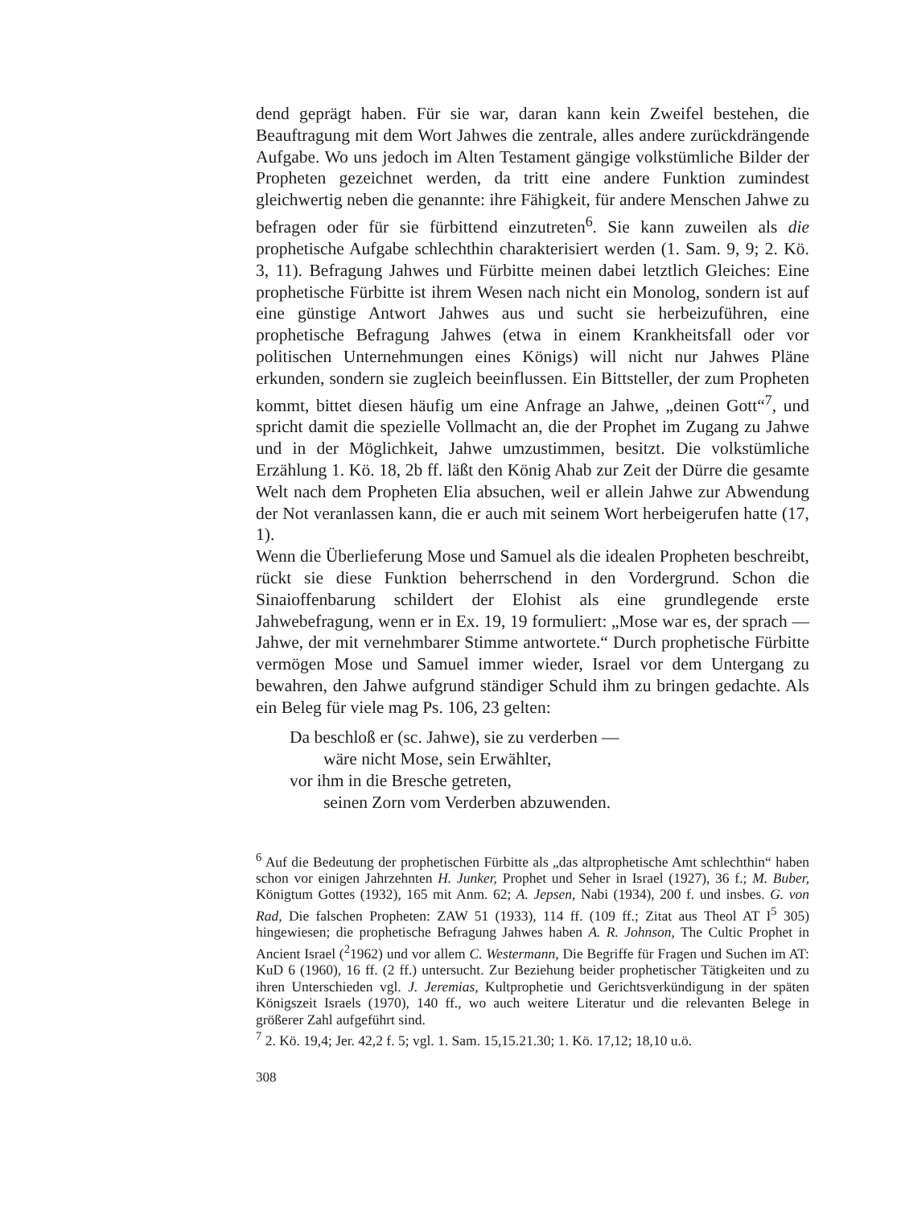dend geprägt haben. Für sie war, daran kann kein Zweifel bestehen, die Beauftragung mit dem Wort Jahwes die zentrale, alles andere zurückdrängende Aufgabe. Wo uns jedoch im Alten Testament gängige volkstümliche Bilder der Propheten gezeichnet werden, da tritt eine andere Funktion zumindest gleichwertig neben die genannte: ihre Fähigkeit, für andere Menschen Jahwe zu befragen oder für sie fürbittend einzutreten<sup>6</sup>. Sie kann zuweilen als die prophetische Aufgabe schlechthin charakterisiert werden (1. Sam. 9, 9; 2. Kö. 3, 11). Befragung Jahwes und Fürbitte meinen dabei letztlich Gleiches: Eine prophetische Fürbitte ist ihrem Wesen nach nicht ein Monolog, sondern ist auf eine günstige Antwort Jahwes aus und sucht sie herbeizuführen, eine prophetische Befragung Jahwes (etwa in einem Krankheitsfall oder vor politischen Unternehmungen eines Königs) will nicht nur Jahwes Pläne erkunden, sondern sie zugleich beeinflussen. Ein Bittsteller, der zum Propheten kommt, bittet diesen häufig um eine Anfrage an Jahwe, „deinen Gott“<sup>7</sup>, und spricht damit die spezielle Vollmacht an, die der Prophet im Zugang zu Jahwe und in der Möglichkeit, Jahwe umzustimmen, besitzt. Die volkstümliche Erzählung 1. Kö. 18, 2b ff. läßt den König Ahab zur Zeit der Dürre die gesamte Welt nach dem Propheten Elia absuchen, weil er allein Jahwe zur Abwendung der Not veranlassen kann, die er auch mit seinem Wort herbeigerufen hatte (17, 1).
Wenn die Überlieferung Mose und Samuel als die idealen Propheten beschreibt, rückt sie diese Funktion beherrschend in den Vordergrund. Schon die Sinaioffenbarung schildert der Elohist als eine grundlegende erste Jahwebefragung, wenn er in Ex. 19, 19 formuliert: „Mose war es, der sprach — Jahwe, der mit vernehmbarer Stimme antwortete.“ Durch prophetische Fürbitte vermögen Mose und Samuel immer wieder, Israel vor dem Untergang zu bewahren, den Jahwe aufgrund ständiger Schuld ihm zu bringen gedachte. Als ein Beleg für viele mag Ps. 106, 23 gelten:
Da beschloß er (sc. Jahwe), sie zu verderben —
wäre nicht Mose, sein Erwählter,
vor ihm in die Bresche getreten,
seinen Zorn vom Verderben abzuwenden.
<sup>6</sup> Auf die Bedeutung der prophetischen Fürbitte als „das altprophetische Amt schlechthin“ haben schon vor einigen Jahrzehnten H. Junker, Prophet und Seher in Israel (1927), 36 f.; M. Buber, Königtum Gottes (1932), 165 mit Anm. 62; A. Jepsen, Nabi (1934), 200 f. und insbes. G. von Rad, Die falschen Propheten: ZAW 51 (1933), 114 ff. (109 ff.; Zitat aus Theol AT I<sup>5</sup> 305) hingewiesen; die prophetische Befragung Jahwes haben A. R. Johnson, The Cultic Prophet in Ancient Israel (<sup>2</sup>1962) und vor allem C. Westermann, Die Begriffe für Fragen und Suchen im AT: KuD 6 (1960), 16 ff. (2 ff.) untersucht. Zur Beziehung beider prophetischer Tätigkeiten und zu ihren Unterschieden vgl. J. Jeremias, Kultprophetie und Gerichtsverkündigung in der späten Königszeit Israels (1970), 140 ff., wo auch weitere Literatur und die relevanten Belege in größerer Zahl aufgeführt sind.
<sup>7</sup> 2. Kö. 19,4; Jer. 42,2 f. 5; vgl. 1. Sam. 15,15.21.30; 1. Kö. 17,12; 18,10 u.ö.
308